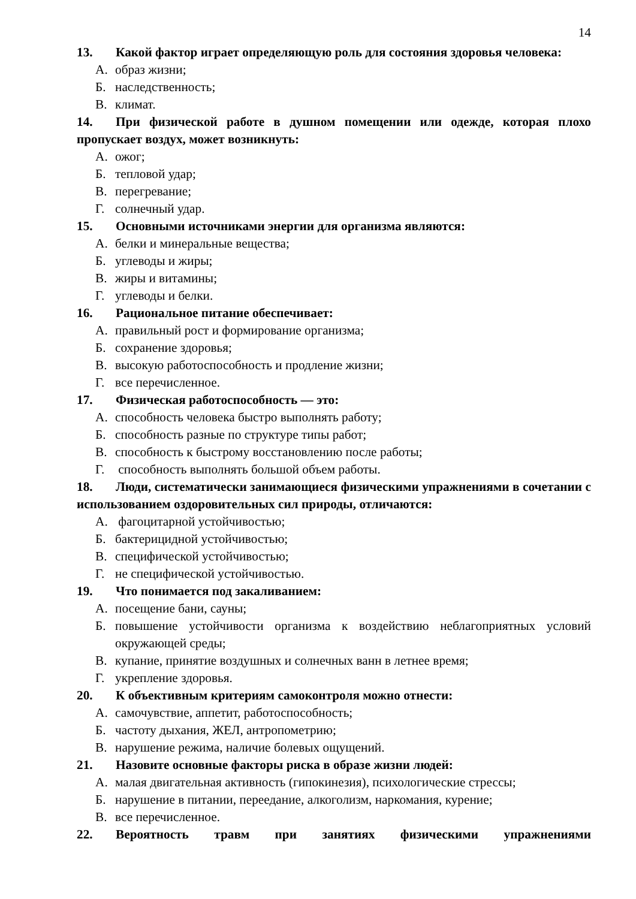14
13. Какой фактор играет определяющую роль для состояния здоровья человека:
А. образ жизни;
Б. наследственность;
В. климат.
14. При физической работе в душном помещении или одежде, которая плохо пропускает воздух, может возникнуть:
А. ожог;
Б. тепловой удар;
В. перегревание;
Г. солнечный удар.
15. Основными источниками энергии для организма являются:
А. белки и минеральные вещества;
Б. углеводы и жиры;
В. жиры и витамины;
Г. углеводы и белки.
16. Рациональное питание обеспечивает:
А. правильный рост и формирование организма;
Б. сохранение здоровья;
В. высокую работоспособность и продление жизни;
Г. все перечисленное.
17. Физическая работоспособность — это:
А. способность человека быстро выполнять работу;
Б. способность разные по структуре типы работ;
В. способность к быстрому восстановлению после работы;
Г. способность выполнять большой объем работы.
18. Люди, систематически занимающиеся физическими упражнениями в сочетании с использованием оздоровительных сил природы, отличаются:
А. фагоцитарной устойчивостью;
Б. бактерицидной устойчивостью;
В. специфической устойчивостью;
Г. не специфической устойчивостью.
19. Что понимается под закаливанием:
А. посещение бани, сауны;
Б. повышение устойчивости организма к воздействию неблагоприятных условий окружающей среды;
В. купание, принятие воздушных и солнечных ванн в летнее время;
Г. укрепление здоровья.
20. К объективным критериям самоконтроля можно отнести:
А. самочувствие, аппетит, работоспособность;
Б. частоту дыхания, ЖЕЛ, антропометрию;
В. нарушение режима, наличие болевых ощущений.
21. Назовите основные факторы риска в образе жизни людей:
А. малая двигательная активность (гипокинезия), психологические стрессы;
Б. нарушение в питании, переедание, алкоголизм, наркомания, курение;
В. все перечисленное.
22. Вероятность травм при занятиях физическими упражнениями